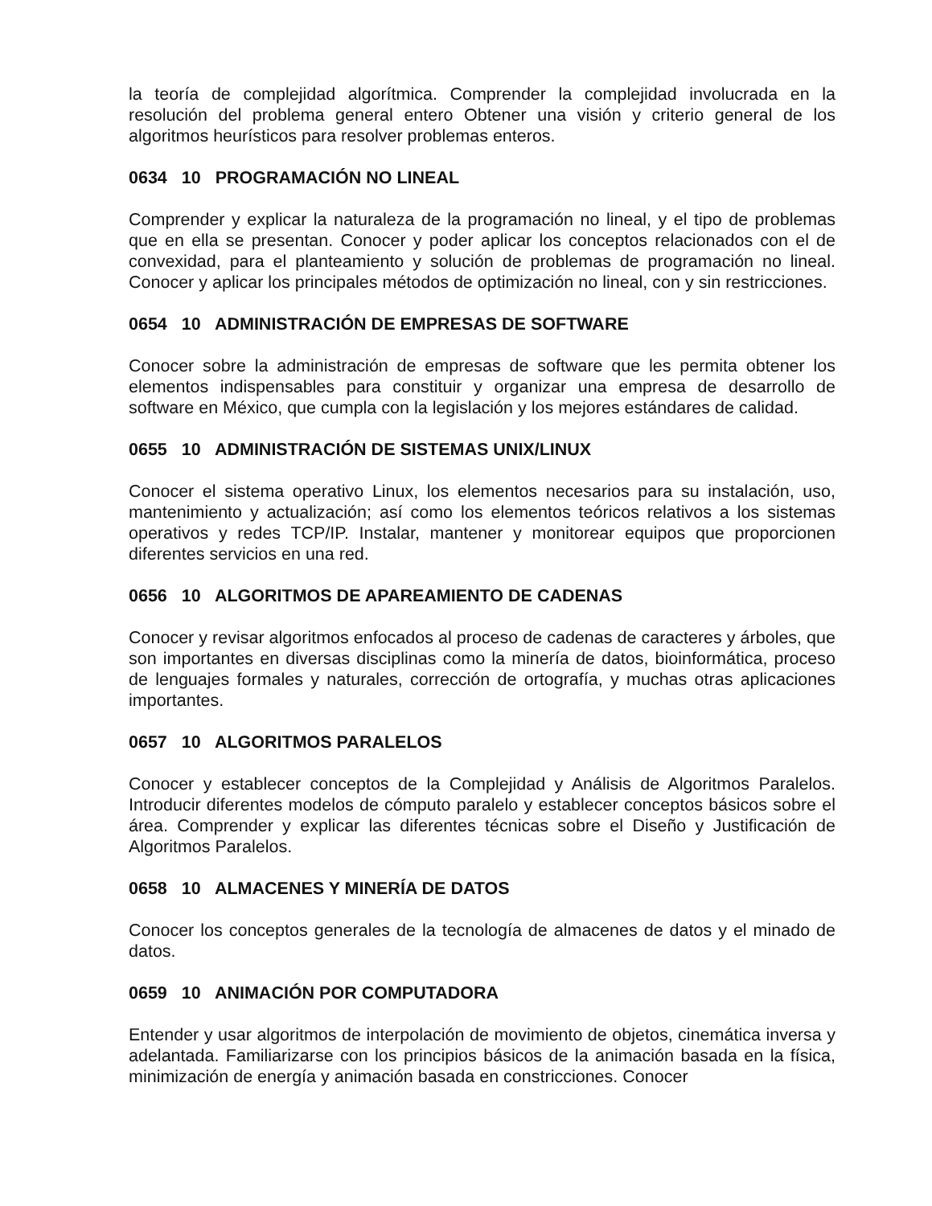la teoría de complejidad algorítmica. Comprender la complejidad involucrada en la resolución del problema general entero Obtener una visión y criterio general de los algoritmos heurísticos para resolver problemas enteros.
0634 10 PROGRAMACIÓN NO LINEAL
Comprender y explicar la naturaleza de la programación no lineal, y el tipo de problemas que en ella se presentan. Conocer y poder aplicar los conceptos relacionados con el de convexidad, para el planteamiento y solución de problemas de programación no lineal. Conocer y aplicar los principales métodos de optimización no lineal, con y sin restricciones.
0654 10 ADMINISTRACIÓN DE EMPRESAS DE SOFTWARE
Conocer sobre la administración de empresas de software que les permita obtener los elementos indispensables para constituir y organizar una empresa de desarrollo de software en México, que cumpla con la legislación y los mejores estándares de calidad.
0655 10 ADMINISTRACIÓN DE SISTEMAS UNIX/LINUX
Conocer el sistema operativo Linux, los elementos necesarios para su instalación, uso, mantenimiento y actualización; así como los elementos teóricos relativos a los sistemas operativos y redes TCP/IP. Instalar, mantener y monitorear equipos que proporcionen diferentes servicios en una red.
0656 10 ALGORITMOS DE APAREAMIENTO DE CADENAS
Conocer y revisar algoritmos enfocados al proceso de cadenas de caracteres y árboles, que son importantes en diversas disciplinas como la minería de datos, bioinformática, proceso de lenguajes formales y naturales, corrección de ortografía, y muchas otras aplicaciones importantes.
0657 10 ALGORITMOS PARALELOS
Conocer y establecer conceptos de la Complejidad y Análisis de Algoritmos Paralelos. Introducir diferentes modelos de cómputo paralelo y establecer conceptos básicos sobre el área. Comprender y explicar las diferentes técnicas sobre el Diseño y Justificación de Algoritmos Paralelos.
0658 10 ALMACENES Y MINERÍA DE DATOS
Conocer los conceptos generales de la tecnología de almacenes de datos y el minado de datos.
0659 10 ANIMACIÓN POR COMPUTADORA
Entender y usar algoritmos de interpolación de movimiento de objetos, cinemática inversa y adelantada. Familiarizarse con los principios básicos de la animación basada en la física, minimización de energía y animación basada en constricciones. Conocer